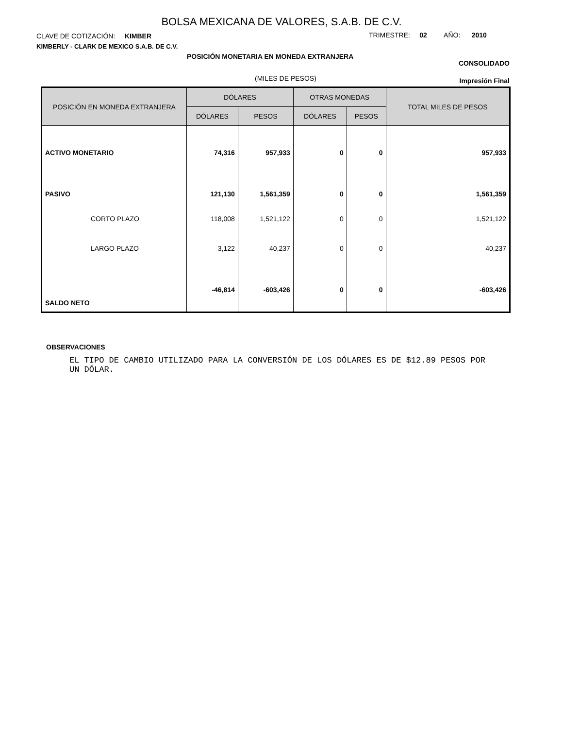BOLSA MEXICANA DE VALORES, S.A.B. DE C.V.
CLAVE DE COTIZACIÓN: KIMBER
KIMBERLY - CLARK DE MEXICO S.A.B. DE C.V.
TRIMESTRE: 02 AÑO: 2010
POSICIÓN MONETARIA EN MONEDA EXTRANJERA
CONSOLIDADO
(MILES DE PESOS) Impresión Final
| POSICIÓN EN MONEDA EXTRANJERA | DÓLARES | | OTRAS MONEDAS | | TOTAL MILES DE PESOS |
| --- | --- | --- | --- | --- | --- |
| | DÓLARES | PESOS | DÓLARES | PESOS | |
| ACTIVO MONETARIO | 74,316 | 957,933 | 0 | 0 | 957,933 |
| PASIVO | 121,130 | 1,561,359 | 0 | 0 | 1,561,359 |
| CORTO PLAZO | 118,008 | 1,521,122 | 0 | 0 | 1,521,122 |
| LARGO PLAZO | 3,122 | 40,237 | 0 | 0 | 40,237 |
| SALDO NETO | -46,814 | -603,426 | 0 | 0 | -603,426 |
OBSERVACIONES
EL TIPO DE CAMBIO UTILIZADO PARA LA CONVERSIÓN DE LOS DÓLARES ES DE $12.89 PESOS POR UN DÓLAR.